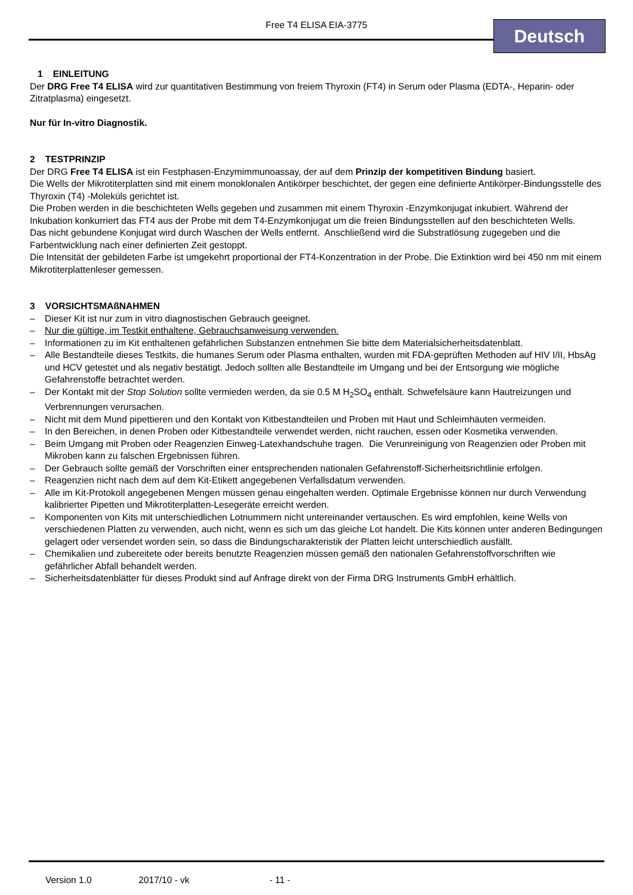Free T4 ELISA EIA-3775 Deutsch
1 EINLEITUNG
Der DRG Free T4 ELISA wird zur quantitativen Bestimmung von freiem Thyroxin (FT4) in Serum oder Plasma (EDTA-, Heparin- oder Zitratplasma) eingesetzt.
Nur für In-vitro Diagnostik.
2 TESTPRINZIP
Der DRG Free T4 ELISA ist ein Festphasen-Enzymimmunoassay, der auf dem Prinzip der kompetitiven Bindung basiert.
Die Wells der Mikrotiterplatten sind mit einem monoklonalen Antikörper beschichtet, der gegen eine definierte Antikörper-Bindungsstelle des Thyroxin (T4) -Moleküls gerichtet ist.
Die Proben werden in die beschichteten Wells gegeben und zusammen mit einem Thyroxin -Enzymkonjugat inkubiert. Während der Inkubation konkurriert das FT4 aus der Probe mit dem T4-Enzymkonjugat um die freien Bindungsstellen auf den beschichteten Wells.
Das nicht gebundene Konjugat wird durch Waschen der Wells entfernt. Anschließend wird die Substratlösung zugegeben und die Farbentwicklung nach einer definierten Zeit gestoppt.
Die Intensität der gebildeten Farbe ist umgekehrt proportional der FT4-Konzentration in der Probe. Die Extinktion wird bei 450 nm mit einem Mikrotiterplattenleser gemessen.
3 VORSICHTSMAßNAHMEN
– Dieser Kit ist nur zum in vitro diagnostischen Gebrauch geeignet.
– Nur die gültige, im Testkit enthaltene, Gebrauchsanweisung verwenden.
– Informationen zu im Kit enthaltenen gefährlichen Substanzen entnehmen Sie bitte dem Materialsicherheitsdatenblatt.
– Alle Bestandteile dieses Testkits, die humanes Serum oder Plasma enthalten, wurden mit FDA-geprüften Methoden auf HIV I/II, HbsAg und HCV getestet und als negativ bestätigt. Jedoch sollten alle Bestandteile im Umgang und bei der Entsorgung wie mögliche Gefahrenstoffe betrachtet werden.
– Der Kontakt mit der Stop Solution sollte vermieden werden, da sie 0.5 M H<sub>2</sub>SO<sub>4</sub> enthält. Schwefelsäure kann Hautreizungen und Verbrennungen verursachen.
– Nicht mit dem Mund pipettieren und den Kontakt von Kitbestandteilen und Proben mit Haut und Schleimhäuten vermeiden.
– In den Bereichen, in denen Proben oder Kitbestandteile verwendet werden, nicht rauchen, essen oder Kosmetika verwenden.
– Beim Umgang mit Proben oder Reagenzien Einweg-Latexhandschuhe tragen. Die Verunreinigung von Reagenzien oder Proben mit Mikroben kann zu falschen Ergebnissen führen.
– Der Gebrauch sollte gemäß der Vorschriften einer entsprechenden nationalen Gefahrenstoff-Sicherheitsrichtlinie erfolgen.
– Reagenzien nicht nach dem auf dem Kit-Etikett angegebenen Verfallsdatum verwenden.
– Alle im Kit-Protokoll angegebenen Mengen müssen genau eingehalten werden. Optimale Ergebnisse können nur durch Verwendung kalibrierter Pipetten und Mikrotiterplatten-Lesegeräte erreicht werden.
– Komponenten von Kits mit unterschiedlichen Lotnummern nicht untereinander vertauschen. Es wird empfohlen, keine Wells von verschiedenen Platten zu verwenden, auch nicht, wenn es sich um das gleiche Lot handelt. Die Kits können unter anderen Bedingungen gelagert oder versendet worden sein, so dass die Bindungscharakteristik der Platten leicht unterschiedlich ausfällt.
– Chemikalien und zubereitete oder bereits benutzte Reagenzien müssen gemäß den nationalen Gefahrenstoffvorschriften wie gefährlicher Abfall behandelt werden.
– Sicherheitsdatenblätter für dieses Produkt sind auf Anfrage direkt von der Firma DRG Instruments GmbH erhältlich.
Version 1.0 2017/10 - vk - 11 -